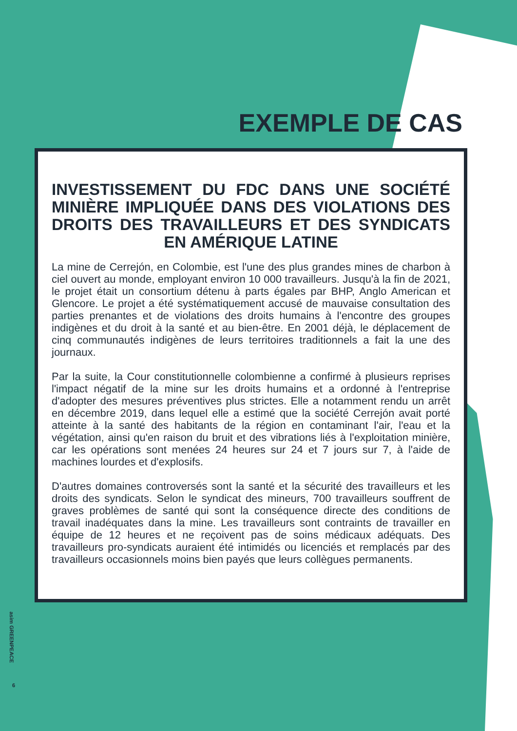EXEMPLE DE CAS
INVESTISSEMENT DU FDC DANS UNE SOCIÉTÉ MINIÈRE IMPLIQUÉE DANS DES VIOLATIONS DES DROITS DES TRAVAILLEURS ET DES SYNDICATS EN AMÉRIQUE LATINE
La mine de Cerrejón, en Colombie, est l'une des plus grandes mines de charbon à ciel ouvert au monde, employant environ 10 000 travailleurs. Jusqu'à la fin de 2021, le projet était un consortium détenu à parts égales par BHP, Anglo American et Glencore. Le projet a été systématiquement accusé de mauvaise consultation des parties prenantes et de violations des droits humains à l'encontre des groupes indigènes et du droit à la santé et au bien-être. En 2001 déjà, le déplacement de cinq communautés indigènes de leurs territoires traditionnels a fait la une des journaux.
Par la suite, la Cour constitutionnelle colombienne a confirmé à plusieurs reprises l'impact négatif de la mine sur les droits humains et a ordonné à l'entreprise d'adopter des mesures préventives plus strictes. Elle a notamment rendu un arrêt en décembre 2019, dans lequel elle a estimé que la société Cerrejón avait porté atteinte à la santé des habitants de la région en contaminant l'air, l'eau et la végétation, ainsi qu'en raison du bruit et des vibrations liés à l'exploitation minière, car les opérations sont menées 24 heures sur 24 et 7 jours sur 7, à l'aide de machines lourdes et d'explosifs.
D'autres domaines controversés sont la santé et la sécurité des travailleurs et les droits des syndicats. Selon le syndicat des mineurs, 700 travailleurs souffrent de graves problèmes de santé qui sont la conséquence directe des conditions de travail inadéquates dans la mine. Les travailleurs sont contraints de travailler en équipe de 12 heures et ne reçoivent pas de soins médicaux adéquats. Des travailleurs pro-syndicats auraient été intimidés ou licenciés et remplacés par des travailleurs occasionnels moins bien payés que leurs collègues permanents.
asim GREENPEACE
6